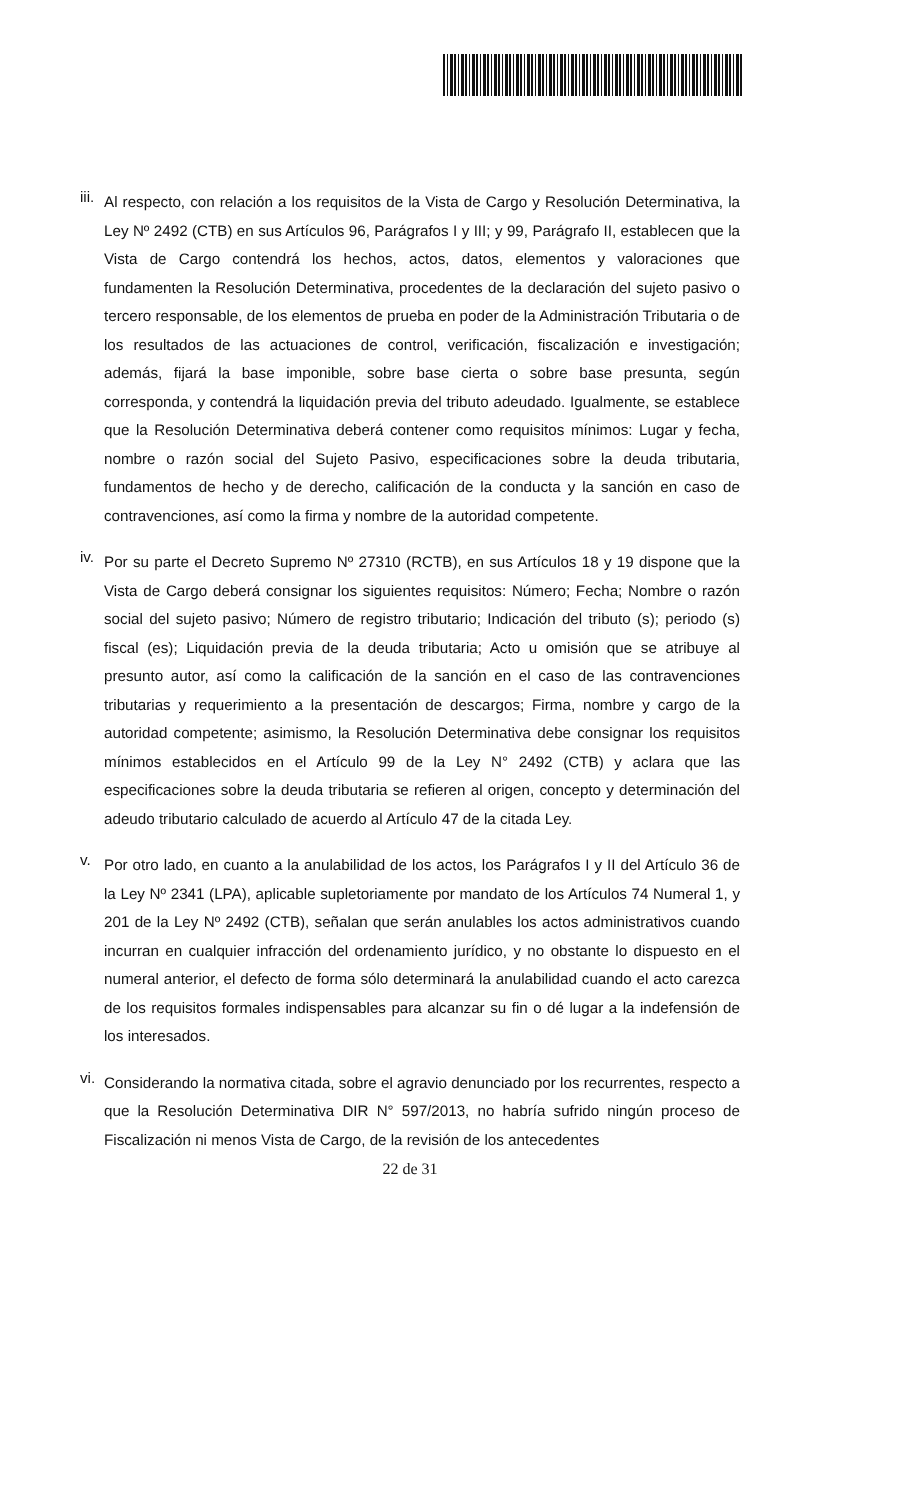iii.
Al respecto, con relación a los requisitos de la Vista de Cargo y Resolución Determinativa, la Ley Nº 2492 (CTB) en sus Artículos 96, Parágrafos I y III; y 99, Parágrafo II, establecen que la Vista de Cargo contendrá los hechos, actos, datos, elementos y valoraciones que fundamenten la Resolución Determinativa, procedentes de la declaración del sujeto pasivo o tercero responsable, de los elementos de prueba en poder de la Administración Tributaria o de los resultados de las actuaciones de control, verificación, fiscalización e investigación; además, fijará la base imponible, sobre base cierta o sobre base presunta, según corresponda, y contendrá la liquidación previa del tributo adeudado. Igualmente, se establece que la Resolución Determinativa deberá contener como requisitos mínimos: Lugar y fecha, nombre o razón social del Sujeto Pasivo, especificaciones sobre la deuda tributaria, fundamentos de hecho y de derecho, calificación de la conducta y la sanción en caso de contravenciones, así como la firma y nombre de la autoridad competente.
iv.
Por su parte el Decreto Supremo Nº 27310 (RCTB), en sus Artículos 18 y 19 dispone que la Vista de Cargo deberá consignar los siguientes requisitos: Número; Fecha; Nombre o razón social del sujeto pasivo; Número de registro tributario; Indicación del tributo (s); periodo (s) fiscal (es); Liquidación previa de la deuda tributaria; Acto u omisión que se atribuye al presunto autor, así como la calificación de la sanción en el caso de las contravenciones tributarias y requerimiento a la presentación de descargos; Firma, nombre y cargo de la autoridad competente; asimismo, la Resolución Determinativa debe consignar los requisitos mínimos establecidos en el Artículo 99 de la Ley N° 2492 (CTB) y aclara que las especificaciones sobre la deuda tributaria se refieren al origen, concepto y determinación del adeudo tributario calculado de acuerdo al Artículo 47 de la citada Ley.
v.
Por otro lado, en cuanto a la anulabilidad de los actos, los Parágrafos I y II del Artículo 36 de la Ley Nº 2341 (LPA), aplicable supletoriamente por mandato de los Artículos 74 Numeral 1, y 201 de la Ley Nº 2492 (CTB), señalan que serán anulables los actos administrativos cuando incurran en cualquier infracción del ordenamiento jurídico, y no obstante lo dispuesto en el numeral anterior, el defecto de forma sólo determinará la anulabilidad cuando el acto carezca de los requisitos formales indispensables para alcanzar su fin o dé lugar a la indefensión de los interesados.
vi.
Considerando la normativa citada, sobre el agravio denunciado por los recurrentes, respecto a que la Resolución Determinativa DIR N° 597/2013, no habría sufrido ningún proceso de Fiscalización ni menos Vista de Cargo, de la revisión de los antecedentes
22 de 31